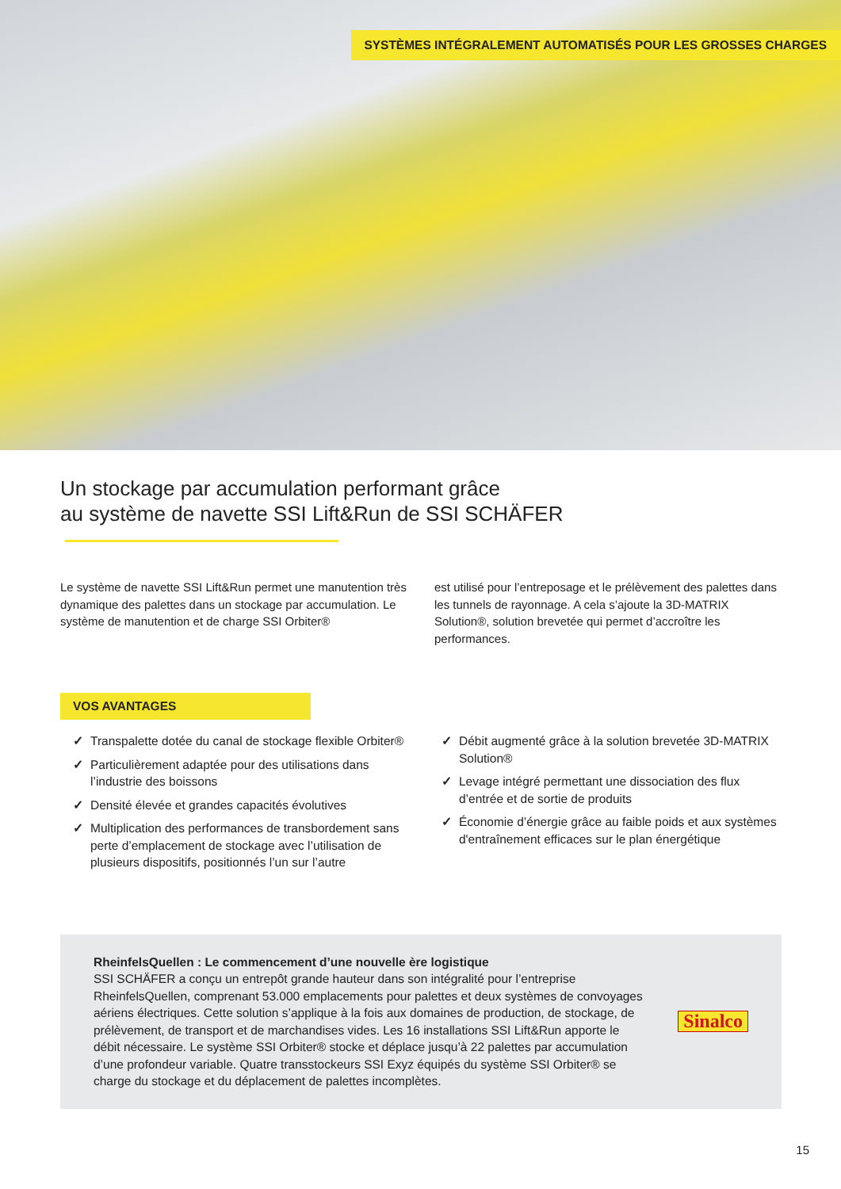SYSTÈMES INTÉGRALEMENT AUTOMATISÉS POUR LES GROSSES CHARGES
Un stockage par accumulation performant grâce
au système de navette SSI Lift&Run de SSI SCHÄFER
Le système de navette SSI Lift&Run permet une manutention très dynamique des palettes dans un stockage par accumula­tion. Le système de manutention et de charge SSI Orbiter®
est utilisé pour l’entreposage et le prélèvement des palettes dans les tunnels de rayonnage. A cela s’ajoute la 3D-MATRIX Solution®, solution brevetée qui permet d’ac­croître les performances.
VOS AVANTAGES
✓ Transpalette dotée du canal de stockage flexible Orbiter®
✓ Particulièrement adaptée pour des utilisations dans l’industrie des boissons
✓ Densité élevée et grandes capacités évolutives
✓ Multiplication des performances de transbordement sans perte d’emplacement de stockage avec l’utilisation de plusieurs dispositifs, positionnés l’un sur l’autre
✓ Débit augmenté grâce à la solution brevetée 3D-MATRIX Solution®
✓ Levage intégré permettant une dissociation des flux d’entrée et de sortie de produits
✓ Économie d’énergie grâce au faible poids et aux systèmes d'entraînement efficaces sur le plan énergétique
RheinfelsQuellen : Le commencement d’une nouvelle ère logistique
SSI SCHÄFER a conçu un entrepôt grande hauteur dans son intégralité pour l’entreprise RheinfelsQuellen, comprenant 53.000 emplacements pour palettes et deux systèmes de convoyages aériens électriques. Cette solution s’applique à la fois aux domaines de produc­tion, de stockage, de prélèvement, de transport et de marchandises vides. Les 16 installations SSI Lift&Run apporte le débit nécessaire. Le système SSI Orbiter® stocke et déplace jusqu’à 22 palettes par accumulation d’une profondeur variable. Quatre transstockeurs SSI Exyz équipés du système SSI Orbiter® se charge du stockage et du déplacement de palettes incomplètes.
Sinalco
15